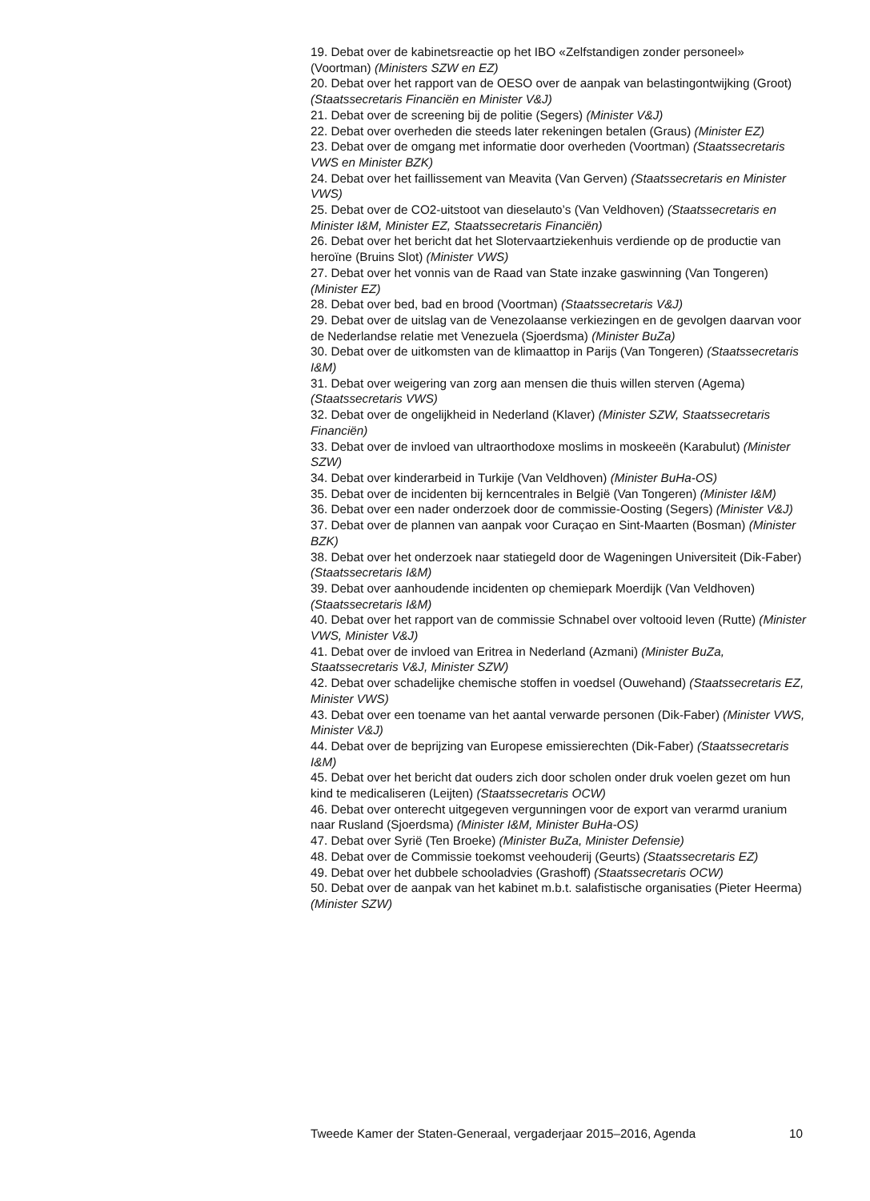19. Debat over de kabinetsreactie op het IBO «Zelfstandigen zonder personeel» (Voortman) (Ministers SZW en EZ)
20. Debat over het rapport van de OESO over de aanpak van belastingontwijking (Groot) (Staatssecretaris Financiën en Minister V&J)
21. Debat over de screening bij de politie (Segers) (Minister V&J)
22. Debat over overheden die steeds later rekeningen betalen (Graus) (Minister EZ)
23. Debat over de omgang met informatie door overheden (Voortman) (Staatssecretaris VWS en Minister BZK)
24. Debat over het faillissement van Meavita (Van Gerven) (Staatssecretaris en Minister VWS)
25. Debat over de CO2-uitstoot van dieselauto’s (Van Veldhoven) (Staatssecretaris en Minister I&M, Minister EZ, Staatssecretaris Financiën)
26. Debat over het bericht dat het Slotervaartziekenhuis verdiende op de productie van heroïne (Bruins Slot) (Minister VWS)
27. Debat over het vonnis van de Raad van State inzake gaswinning (Van Tongeren) (Minister EZ)
28. Debat over bed, bad en brood (Voortman) (Staatssecretaris V&J)
29. Debat over de uitslag van de Venezolaanse verkiezingen en de gevolgen daarvan voor de Nederlandse relatie met Venezuela (Sjoerdsma) (Minister BuZa)
30. Debat over de uitkomsten van de klimaattop in Parijs (Van Tongeren) (Staatssecretaris I&M)
31. Debat over weigering van zorg aan mensen die thuis willen sterven (Agema) (Staatssecretaris VWS)
32. Debat over de ongelijkheid in Nederland (Klaver) (Minister SZW, Staatssecretaris Financiën)
33. Debat over de invloed van ultraorthodoxe moslims in moskeeën (Karabulut) (Minister SZW)
34. Debat over kinderarbeid in Turkije (Van Veldhoven) (Minister BuHa-OS)
35. Debat over de incidenten bij kerncentrales in België (Van Tongeren) (Minister I&M)
36. Debat over een nader onderzoek door de commissie-Oosting (Segers) (Minister V&J)
37. Debat over de plannen van aanpak voor Curaçao en Sint-Maarten (Bosman) (Minister BZK)
38. Debat over het onderzoek naar statiegeld door de Wageningen Universiteit (Dik-Faber) (Staatssecretaris I&M)
39. Debat over aanhoudende incidenten op chemiepark Moerdijk (Van Veldhoven) (Staatssecretaris I&M)
40. Debat over het rapport van de commissie Schnabel over voltooid leven (Rutte) (Minister VWS, Minister V&J)
41. Debat over de invloed van Eritrea in Nederland (Azmani) (Minister BuZa, Staatssecretaris V&J, Minister SZW)
42. Debat over schadelijke chemische stoffen in voedsel (Ouwehand) (Staatssecretaris EZ, Minister VWS)
43. Debat over een toename van het aantal verwarde personen (Dik-Faber) (Minister VWS, Minister V&J)
44. Debat over de beprijzing van Europese emissierechten (Dik-Faber) (Staatssecretaris I&M)
45. Debat over het bericht dat ouders zich door scholen onder druk voelen gezet om hun kind te medicaliseren (Leijten) (Staatssecretaris OCW)
46. Debat over onterecht uitgegeven vergunningen voor de export van verarmd uranium naar Rusland (Sjoerdsma) (Minister I&M, Minister BuHa-OS)
47. Debat over Syrië (Ten Broeke) (Minister BuZa, Minister Defensie)
48. Debat over de Commissie toekomst veehouderij (Geurts) (Staatssecretaris EZ)
49. Debat over het dubbele schooladvies (Grashoff) (Staatssecretaris OCW)
50. Debat over de aanpak van het kabinet m.b.t. salafistische organisaties (Pieter Heerma) (Minister SZW)
Tweede Kamer der Staten-Generaal, vergaderjaar 2015–2016, Agenda 10